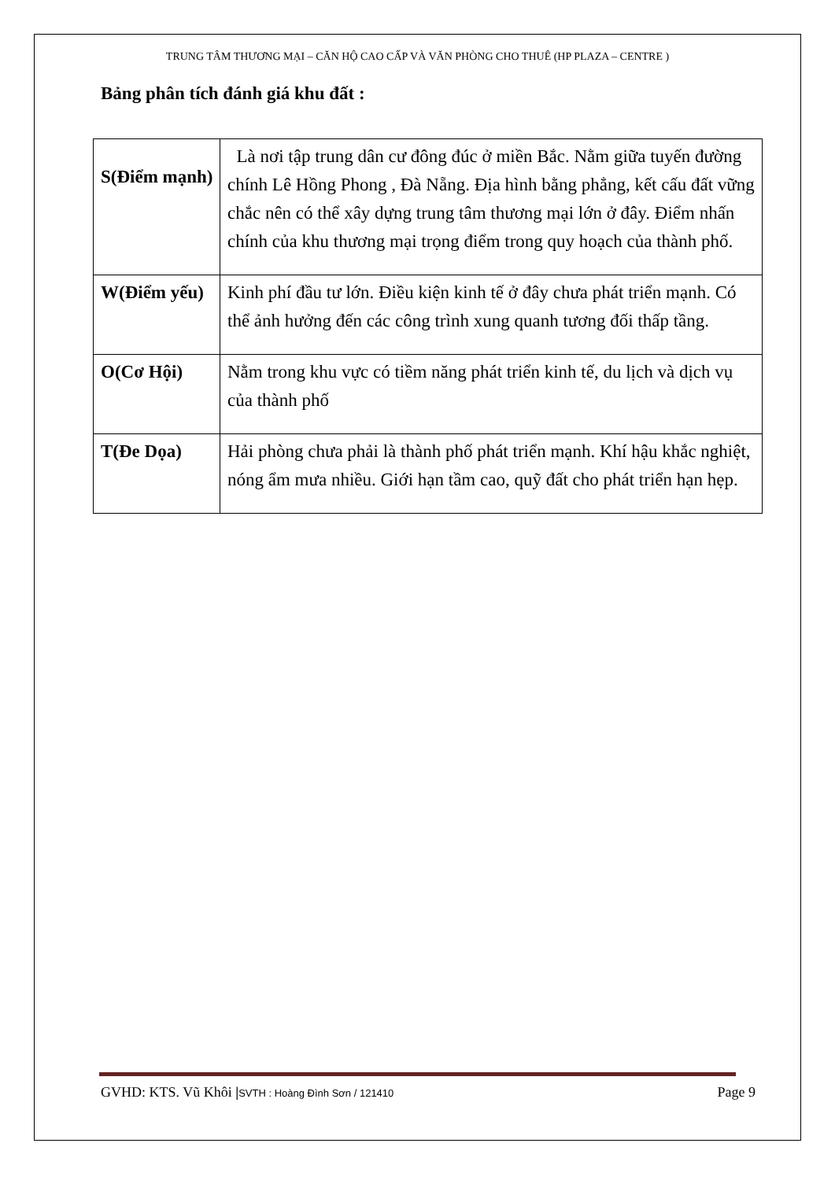TRUNG TÂM THƯƠNG MẠI – CĂN HỘ CAO CẤP VÀ VĂN PHÒNG CHO THUÊ (HP PLAZA – CENTRE )
Bảng phân tích đánh giá khu đất :
| S(Điểm mạnh) | Là nơi tập trung dân cư đông đúc ở miền Bắc. Nằm giữa tuyến đường chính Lê Hồng Phong , Đà Nẵng. Địa hình bằng phẳng, kết cấu đất vững chắc nên có thể xây dựng trung tâm thương mại lớn ở đây. Điểm nhấn chính của khu thương mại trọng điểm trong quy hoạch của thành phố. |
| W(Điểm yếu) | Kinh phí đầu tư lớn. Điều kiện kinh tế ở đây chưa phát triển mạnh. Có thể ảnh hưởng đến các công trình xung quanh tương đối thấp tầng. |
| O(Cơ Hội) | Nằm trong khu vực có tiềm năng phát triển kinh tế, du lịch và dịch vụ của thành phố |
| T(Đe Dọa) | Hải phòng chưa phải là thành phố phát triển mạnh. Khí hậu khắc nghiệt, nóng ẩm mưa nhiều. Giới hạn tầm cao, quỹ đất cho phát triển hạn hẹp. |
GVHD: KTS. Vũ Khôi |SVTH : Hoàng Đình Sơn / 121410 Page 9